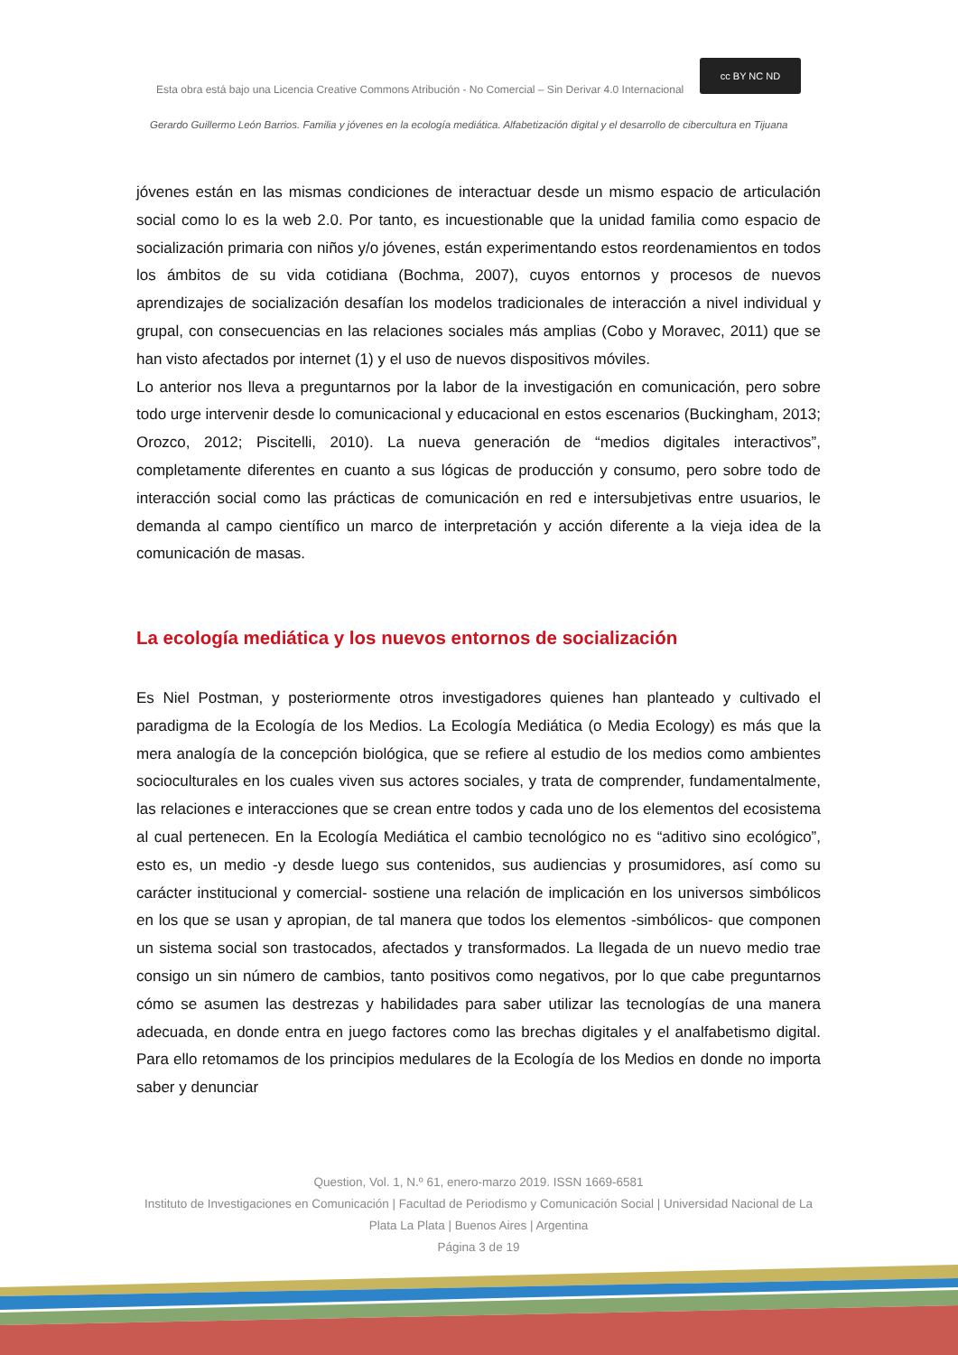Esta obra está bajo una Licencia Creative Commons Atribución - No Comercial – Sin Derivar 4.0 Internacional
cc BY NC ND
Gerardo Guillermo León Barrios. Familia y jóvenes en la ecología mediática. Alfabetización digital y el desarrollo de cibercultura en Tijuana
jóvenes están en las mismas condiciones de interactuar desde un mismo espacio de articulación social como lo es la web 2.0. Por tanto, es incuestionable que la unidad familia como espacio de socialización primaria con niños y/o jóvenes, están experimentando estos reordenamientos en todos los ámbitos de su vida cotidiana (Bochma, 2007), cuyos entornos y procesos de nuevos aprendizajes de socialización desafían los modelos tradicionales de interacción a nivel individual y grupal, con consecuencias en las relaciones sociales más amplias (Cobo y Moravec, 2011) que se han visto afectados por internet (1) y el uso de nuevos dispositivos móviles.
Lo anterior nos lleva a preguntarnos por la labor de la investigación en comunicación, pero sobre todo urge intervenir desde lo comunicacional y educacional en estos escenarios (Buckingham, 2013; Orozco, 2012; Piscitelli, 2010). La nueva generación de “medios digitales interactivos”, completamente diferentes en cuanto a sus lógicas de producción y consumo, pero sobre todo de interacción social como las prácticas de comunicación en red e intersubjetivas entre usuarios, le demanda al campo científico un marco de interpretación y acción diferente a la vieja idea de la comunicación de masas.
La ecología mediática y los nuevos entornos de socialización
Es Niel Postman, y posteriormente otros investigadores quienes han planteado y cultivado el paradigma de la Ecología de los Medios. La Ecología Mediática (o Media Ecology) es más que la mera analogía de la concepción biológica, que se refiere al estudio de los medios como ambientes socioculturales en los cuales viven sus actores sociales, y trata de comprender, fundamentalmente, las relaciones e interacciones que se crean entre todos y cada uno de los elementos del ecosistema al cual pertenecen. En la Ecología Mediática el cambio tecnológico no es “aditivo sino ecológico”, esto es, un medio -y desde luego sus contenidos, sus audiencias y prosumidores, así como su carácter institucional y comercial- sostiene una relación de implicación en los universos simbólicos en los que se usan y apropian, de tal manera que todos los elementos -simbólicos- que componen un sistema social son trastocados, afectados y transformados. La llegada de un nuevo medio trae consigo un sin número de cambios, tanto positivos como negativos, por lo que cabe preguntarnos cómo se asumen las destrezas y habilidades para saber utilizar las tecnologías de una manera adecuada, en donde entra en juego factores como las brechas digitales y el analfabetismo digital. Para ello retomamos de los principios medulares de la Ecología de los Medios en donde no importa saber y denunciar
Question, Vol. 1, N.º 61, enero-marzo 2019. ISSN 1669-6581
Instituto de Investigaciones en Comunicación | Facultad de Periodismo y Comunicación Social | Universidad Nacional de La Plata La Plata | Buenos Aires | Argentina
Página 3 de 19